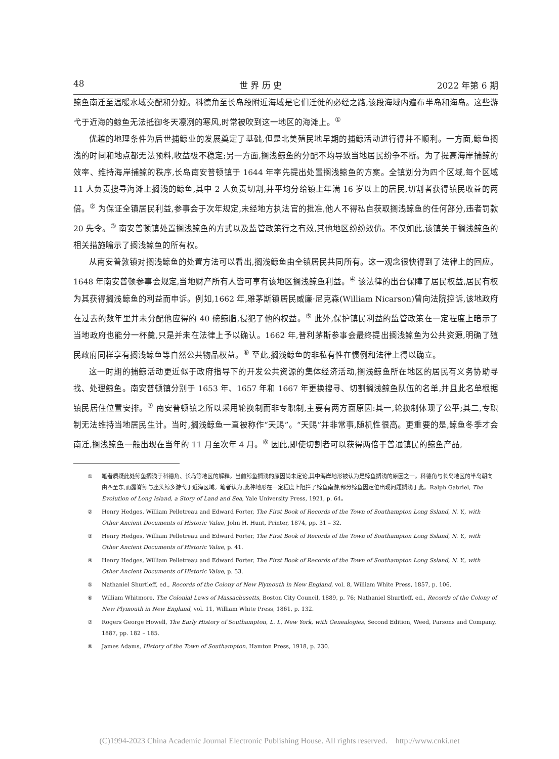48 世 界 历 史 2022 年第 6 期
鲸鱼南迁至温暖水域交配和分娩。科德角至长岛段附近海域是它们迁徙的必经之路,该段海域内遍布半岛和海岛。这些游弋于近海的鲸鱼无法抵御冬天凛冽的寒风,时常被吹到这一地区的海滩上。<sup>①</sup>
优越的地理条件为后世捕鲸业的发展奠定了基础,但是北美殖民地早期的捕鲸活动进行得并不顺利。一方面,鲸鱼搁浅的时间和地点都无法预料,收益极不稳定;另一方面,搁浅鲸鱼的分配不均导致当地居民纷争不断。为了提高海岸捕鲸的效率、维持海岸捕鲸的秩序,长岛南安普顿镇于 1644 年率先提出处置搁浅鲸鱼的方案。全镇划分为四个区域,每个区域 11 人负责搜寻海滩上搁浅的鲸鱼,其中 2 人负责切割,并平均分给镇上年满 16 岁以上的居民,切割者获得镇民收益的两倍。<sup>②</sup> 为保证全镇居民利益,参事会于次年规定,未经地方执法官的批准,他人不得私自获取搁浅鲸鱼的任何部分,违者罚款 20 先令。<sup>③</sup> 南安普顿镇处置搁浅鲸鱼的方式以及监管政策行之有效,其他地区纷纷效仿。不仅如此,该镇关于搁浅鲸鱼的相关措施喻示了搁浅鲸鱼的所有权。
从南安普敦镇对搁浅鲸鱼的处置方法可以看出,搁浅鲸鱼由全镇居民共同所有。这一观念很快得到了法律上的回应。1648 年南安普顿参事会规定,当地财产所有人皆可享有该地区搁浅鲸鱼利益。<sup>④</sup> 该法律的出台保障了居民权益,居民有权为其获得搁浅鲸鱼的利益而申诉。例如,1662 年,雅茅斯镇居民威廉·尼克森(William Nicarson)曾向法院控诉,该地政府在过去的数年里并未分配他应得的 40 磅鲸脂,侵犯了他的权益。<sup>⑤</sup> 此外,保护镇民利益的监管政策在一定程度上暗示了当地政府也能分一杯羹,只是并未在法律上予以确认。1662 年,普利茅斯参事会最终提出搁浅鲸鱼为公共资源,明确了殖民政府同样享有搁浅鲸鱼等自然公共物品权益。<sup>⑥</sup> 至此,搁浅鲸鱼的非私有性在惯例和法律上得以确立。
这一时期的捕鲸活动更近似于政府指导下的开发公共资源的集体经济活动,搁浅鲸鱼所在地区的居民有义务协助寻找、处理鲸鱼。南安普顿镇分别于 1653 年、1657 年和 1667 年更换搜寻、切割搁浅鲸鱼队伍的名单,并且此名单根据镇民居住位置安排。<sup>⑦</sup> 南安普顿镇之所以采用轮换制而非专职制,主要有两方面原因:其一,轮换制体现了公平;其二,专职制无法维持当地居民生计。当时,搁浅鲸鱼一直被称作“天赐”。“天赐”并非常事,随机性很高。更重要的是,鲸鱼冬季才会南迁,搁浅鲸鱼一般出现在当年的 11 月至次年 4 月。<sup>⑧</sup> 因此,即使切割者可以获得两倍于普通镇民的鲸鱼产品,
① 笔者质疑此处鲸鱼搁浅于科德角、长岛等地区的解释。当前鲸鱼搁浅的原因尚未定论,其中海岸地形被认为是鲸鱼搁浅的原因之一。科德角与长岛地区的半岛朝向由西至东,而露脊鲸与座头鲸多游弋于近海区域。笔者认为,此种地形在一定程度上阻拦了鲸鱼南游,部分鲸鱼因定位出现问题搁浅于此。Ralph Gabriel, The Evolution of Long Island, a Story of Land and Sea, Yale University Press, 1921, p. 64。
② Henry Hedges, William Pelletreau and Edward Forter, The First Book of Records of the Town of Southampton Long Ssland, N. Y., with Other Ancient Documents of Historic Value, John H. Hunt, Printer, 1874, pp. 31 – 32.
③ Henry Hedges, William Pelletreau and Edward Forter, The First Book of Records of the Town of Southampton Long Ssland, N. Y., with Other Ancient Documents of Historic Value, p. 41.
④ Henry Hedges, William Pelletreau and Edward Forter, The First Book of Records of the Town of Southampton Long Ssland, N. Y., with Other Ancient Documents of Historic Value, p. 53.
⑤ Nathaniel Shurtleff, ed., Records of the Colony of New Plymouth in New England, vol. 8, William White Press, 1857, p. 106.
⑥ William Whitmore, The Colonial Laws of Massachusetts, Boston City Council, 1889, p. 76; Nathaniel Shurtleff, ed., Records of the Colony of New Plymouth in New England, vol. 11, William White Press, 1861, p. 132.
⑦ Rogers George Howell, The Early History of Southampton, L. I., New York, with Genealogies, Second Edition, Weed, Parsons and Company, 1887, pp. 182 – 185.
⑧ James Adams, History of the Town of Southampton, Hamton Press, 1918, p. 230.
(C)1994-2023 China Academic Journal Electronic Publishing House. All rights reserved. http://www.cnki.net